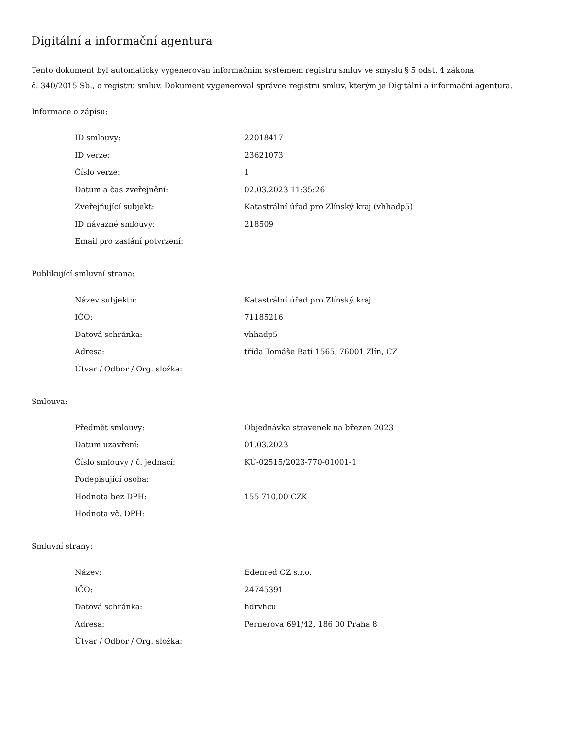Digitální a informační agentura
Tento dokument byl automaticky vygenerován informačním systémem registru smluv ve smyslu § 5 odst. 4 zákona
č. 340/2015 Sb., o registru smluv. Dokument vygeneroval správce registru smluv, kterým je Digitální a informační agentura.
Informace o zápisu:
| ID smlouvy: | 22018417 |
| ID verze: | 23621073 |
| Číslo verze: | 1 |
| Datum a čas zveřejnění: | 02.03.2023 11:35:26 |
| Zveřejňující subjekt: | Katastrální úřad pro Zlínský kraj (vhhadp5) |
| ID návazné smlouvy: | 218509 |
| Email pro zaslání potvrzení: | |
Publikující smluvní strana:
| Název subjektu: | Katastrální úřad pro Zlínský kraj |
| IČO: | 71185216 |
| Datová schránka: | vhhadp5 |
| Adresa: | třída Tomáše Bati 1565, 76001 Zlín, CZ |
| Útvar / Odbor / Org. složka: | |
Smlouva:
| Předmět smlouvy: | Objednávka stravenek na březen 2023 |
| Datum uzavření: | 01.03.2023 |
| Číslo smlouvy / č. jednací: | KÚ-02515/2023-770-01001-1 |
| Podepisující osoba: | |
| Hodnota bez DPH: | 155 710,00 CZK |
| Hodnota vč. DPH: | |
Smluvní strany:
| Název: | Edenred CZ s.r.o. |
| IČO: | 24745391 |
| Datová schránka: | hdrvhcu |
| Adresa: | Pernerova 691/42, 186 00 Praha 8 |
| Útvar / Odbor / Org. složka: | |